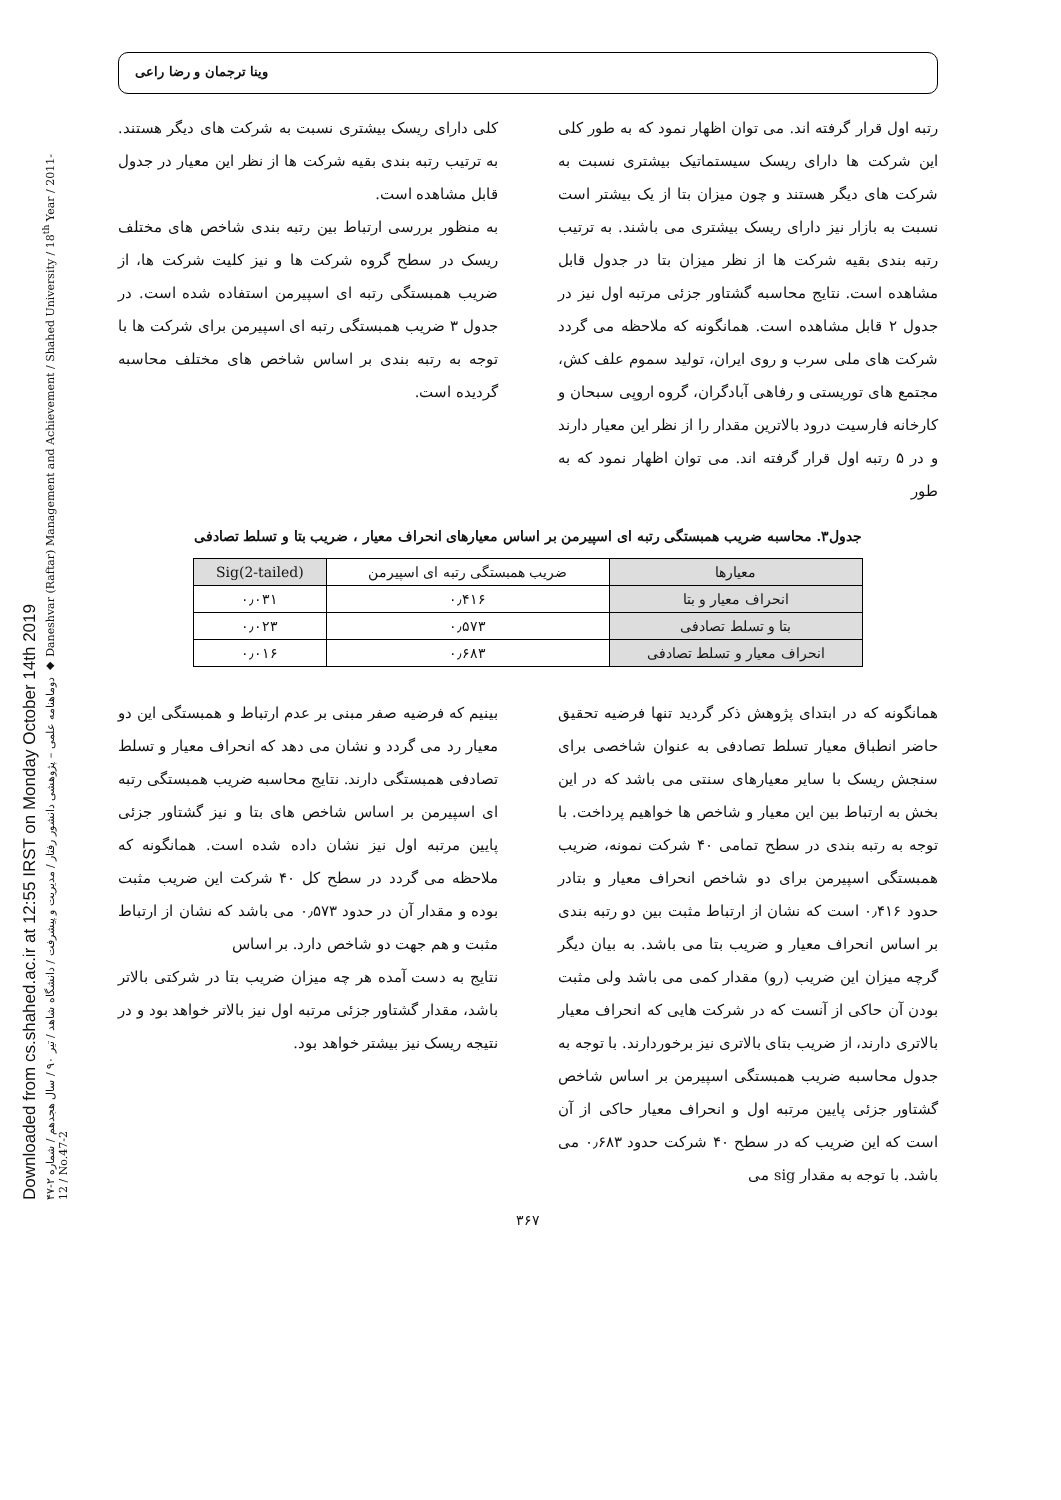Downloaded from cs.shahed.ac.ir at 12:55 IRST on Monday October 14th 2019
دوماهنامه علمی – پژوهشی دانشور رفتار / مدیریت و پیشرفت / دانشگاه شاهد / تیر ۹۰ / سال هجدهم / شماره ۲-۴۷ ◆ Daneshvar (Raftar) Management and Achievement / Shahed University / 18<sup>th</sup> Year / 2011-12 / No.47-2
وینا ترجمان و رضا راعی
رتبه اول قرار گرفته اند. می توان اظهار نمود که به طور کلی این شرکت ها دارای ریسک سیستماتیک بیشتری نسبت به شرکت های دیگر هستند و چون میزان بتا از یک بیشتر است نسبت به بازار نیز دارای ریسک بیشتری می باشند. به ترتیب رتبه بندی بقیه شرکت ها از نظر میزان بتا در جدول قابل مشاهده است. نتایج محاسبه گشتاور جزئی مرتبه اول نیز در جدول ۲ قابل مشاهده است. همانگونه که ملاحظه می گردد شرکت های ملی سرب و روی ایران، تولید سموم علف کش، مجتمع های توریستی و رفاهی آبادگران، گروه اروپی سبحان و کارخانه فارسیت درود بالاترین مقدار را از نظر این معیار دارند و در ۵ رتبه اول قرار گرفته اند. می توان اظهار نمود که به طور
کلی دارای ریسک بیشتری نسبت به شرکت های دیگر هستند. به ترتیب رتبه بندی بقیه شرکت ها از نظر این معیار در جدول قابل مشاهده است.
به منظور بررسی ارتباط بین رتبه بندی شاخص های مختلف ریسک در سطح گروه شرکت ها و نیز کلیت شرکت ها، از ضریب همبستگی رتبه ای اسپیرمن استفاده شده است. در جدول ۳ ضریب همبستگی رتبه ای اسپیرمن برای شرکت ها با توجه به رتبه بندی بر اساس شاخص های مختلف محاسبه گردیده است.
جدول۳. محاسبه ضریب همبستگی رتبه ای اسپیرمن بر اساس معیارهای انحراف معیار ، ضریب بتا و تسلط تصادفی
| معیارها | ضریب همبستگی رتبه ای اسپیرمن | Sig(2-tailed) |
| --- | --- | --- |
| انحراف معیار و بتا | ۰٫۴۱۶ | ۰٫۰۳۱ |
| بتا و تسلط تصادفی | ۰٫۵۷۳ | ۰٫۰۲۳ |
| انحراف معیار و تسلط تصادفی | ۰٫۶۸۳ | ۰٫۰۱۶ |
همانگونه که در ابتدای پژوهش ذکر گردید تنها فرضیه تحقیق حاضر انطباق معیار تسلط تصادفی به عنوان شاخصی برای سنجش ریسک با سایر معیارهای سنتی می باشد که در این بخش به ارتباط بین این معیار و شاخص ها خواهیم پرداخت. با توجه به رتبه بندی در سطح تمامی ۴۰ شرکت نمونه، ضریب همبستگی اسپیرمن برای دو شاخص انحراف معیار و بتادر حدود ۰٫۴۱۶ است که نشان از ارتباط مثبت بین دو رتبه بندی بر اساس انحراف معیار و ضریب بتا می باشد. به بیان دیگر گرچه میزان این ضریب (رو) مقدار کمی می باشد ولی مثبت بودن آن حاکی از آنست که در شرکت هایی که انحراف معیار بالاتری دارند، از ضریب بتای بالاتری نیز برخوردارند. با توجه به جدول محاسبه ضریب همبستگی اسپیرمن بر اساس شاخص گشتاور جزئی پایین مرتبه اول و انحراف معیار حاکی از آن است که این ضریب که در سطح ۴۰ شرکت حدود ۰٫۶۸۳ می باشد. با توجه به مقدار sig می
بینیم که فرضیه صفر مبنی بر عدم ارتباط و همبستگی این دو معیار رد می گردد و نشان می دهد که انحراف معیار و تسلط تصادفی همبستگی دارند. نتایج محاسبه ضریب همبستگی رتبه ای اسپیرمن بر اساس شاخص های بتا و نیز گشتاور جزئی پایین مرتبه اول نیز نشان داده شده است. همانگونه که ملاحظه می گردد در سطح کل ۴۰ شرکت این ضریب مثبت بوده و مقدار آن در حدود ۰٫۵۷۳ می باشد که نشان از ارتباط مثبت و هم جهت دو شاخص دارد. بر اساس
نتایج به دست آمده هر چه میزان ضریب بتا در شرکتی بالاتر باشد، مقدار گشتاور جزئی مرتبه اول نیز بالاتر خواهد بود و در نتیجه ریسک نیز بیشتر خواهد بود.
۳۶۷